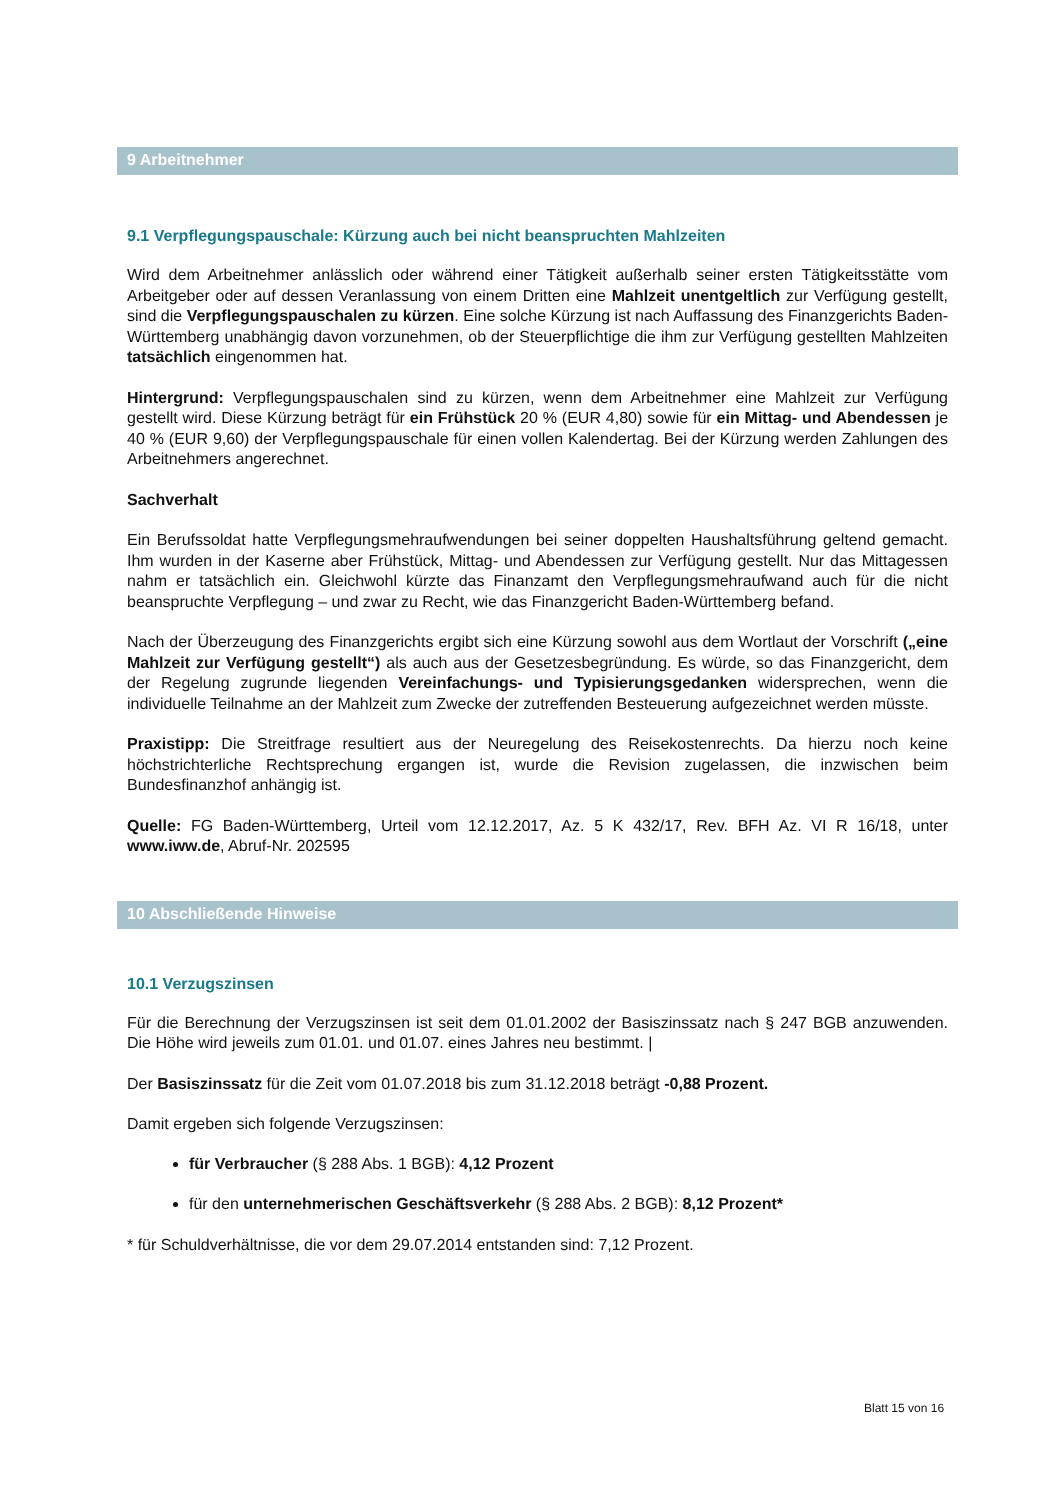9 Arbeitnehmer
9.1 Verpflegungspauschale: Kürzung auch bei nicht beanspruchten Mahlzeiten
Wird dem Arbeitnehmer anlässlich oder während einer Tätigkeit außerhalb seiner ersten Tätigkeitsstätte vom Arbeitgeber oder auf dessen Veranlassung von einem Dritten eine Mahlzeit unentgeltlich zur Verfügung gestellt, sind die Verpflegungspauschalen zu kürzen. Eine solche Kürzung ist nach Auffassung des Finanzgerichts Baden-Württemberg unabhängig davon vorzunehmen, ob der Steuerpflichtige die ihm zur Verfügung gestellten Mahlzeiten tatsächlich eingenommen hat.
Hintergrund: Verpflegungspauschalen sind zu kürzen, wenn dem Arbeitnehmer eine Mahlzeit zur Verfügung gestellt wird. Diese Kürzung beträgt für ein Frühstück 20 % (EUR 4,80) sowie für ein Mittag- und Abendessen je 40 % (EUR 9,60) der Verpflegungspauschale für einen vollen Kalendertag. Bei der Kürzung werden Zahlungen des Arbeitnehmers angerechnet.
Sachverhalt
Ein Berufssoldat hatte Verpflegungsmehraufwendungen bei seiner doppelten Haushaltsführung geltend gemacht. Ihm wurden in der Kaserne aber Frühstück, Mittag- und Abendessen zur Verfügung gestellt. Nur das Mittagessen nahm er tatsächlich ein. Gleichwohl kürzte das Finanzamt den Verpflegungsmehraufwand auch für die nicht beanspruchte Verpflegung – und zwar zu Recht, wie das Finanzgericht Baden-Württemberg befand.
Nach der Überzeugung des Finanzgerichts ergibt sich eine Kürzung sowohl aus dem Wortlaut der Vorschrift („eine Mahlzeit zur Verfügung gestellt“) als auch aus der Gesetzesbegründung. Es würde, so das Finanzgericht, dem der Regelung zugrunde liegenden Vereinfachungs- und Typisierungsgedanken widersprechen, wenn die individuelle Teilnahme an der Mahlzeit zum Zwecke der zutreffenden Besteuerung aufgezeichnet werden müsste.
Praxistipp: Die Streitfrage resultiert aus der Neuregelung des Reisekostenrechts. Da hierzu noch keine höchstrichterliche Rechtsprechung ergangen ist, wurde die Revision zugelassen, die inzwischen beim Bundesfinanzhof anhängig ist.
Quelle: FG Baden-Württemberg, Urteil vom 12.12.2017, Az. 5 K 432/17, Rev. BFH Az. VI R 16/18, unter www.iww.de, Abruf-Nr. 202595
10 Abschließende Hinweise
10.1 Verzugszinsen
Für die Berechnung der Verzugszinsen ist seit dem 01.01.2002 der Basiszinssatz nach § 247 BGB anzuwenden. Die Höhe wird jeweils zum 01.01. und 01.07. eines Jahres neu bestimmt. |
Der Basiszinssatz für die Zeit vom 01.07.2018 bis zum 31.12.2018 beträgt -0,88 Prozent.
Damit ergeben sich folgende Verzugszinsen:
für Verbraucher (§ 288 Abs. 1 BGB): 4,12 Prozent
für den unternehmerischen Geschäftsverkehr (§ 288 Abs. 2 BGB): 8,12 Prozent*
* für Schuldverhältnisse, die vor dem 29.07.2014 entstanden sind: 7,12 Prozent.
Blatt 15 von 16